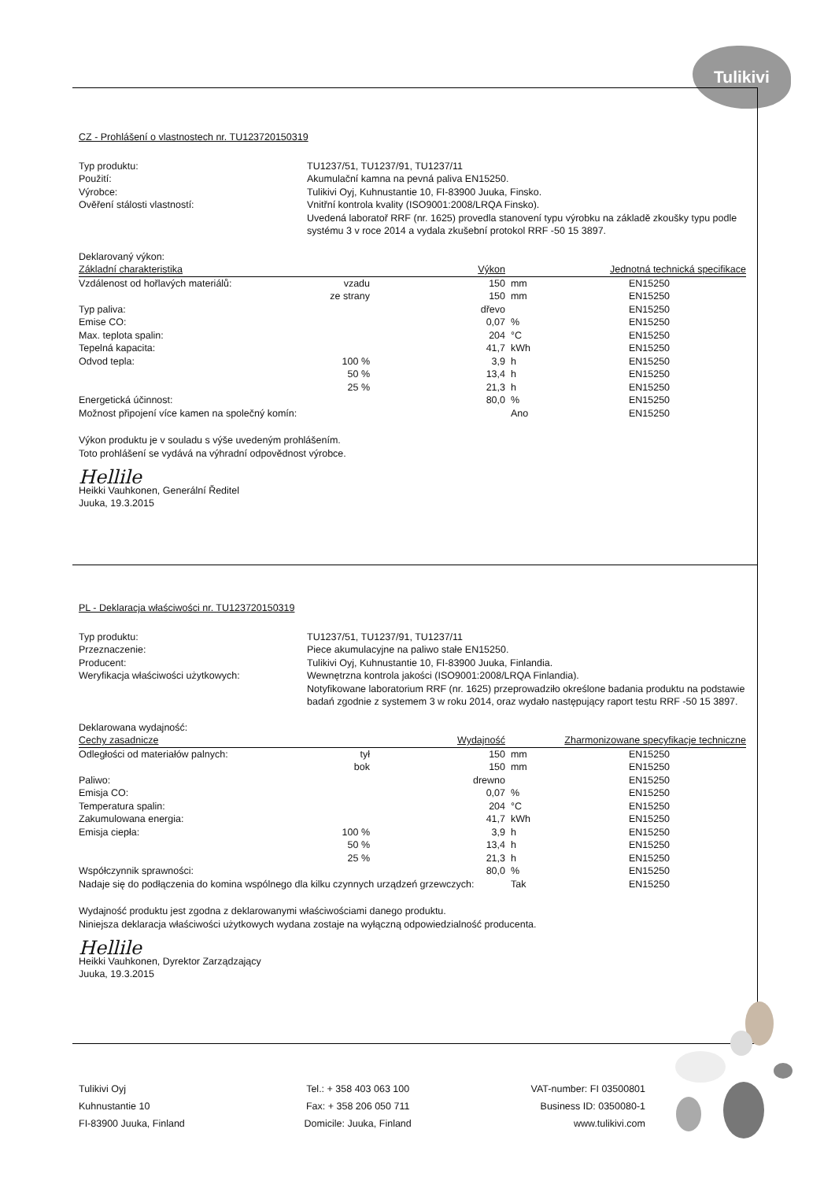Tulikivi
CZ - Prohlášení o vlastnostech nr. TU123720150319
Typ produktu:
TU1237/51, TU1237/91, TU1237/11
Použití:
Akumulační kamna na pevná paliva EN15250.
Výrobce:
Tulikivi Oyj, Kuhnustantie 10, FI-83900 Juuka, Finsko.
Ověření stálosti vlastností:
Vnitřní kontrola kvality (ISO9001:2008/LRQA Finsko).
Uvedená laboratoř RRF (nr. 1625) provedla stanovení typu výrobku na základě zkoušky typu podle systému 3 v roce 2014 a vydala zkušební protokol RRF -50 15 3897.
Deklarovaný výkon:
| Základní charakteristika | | Výkon | | Jednotná technická specifikace |
| --- | --- | --- | --- | --- |
| Vzdálenost od hořlavých materiálů: | vzadu | 150 | mm | EN15250 |
| | ze strany | 150 | mm | EN15250 |
| Typ paliva: | | dřevo | | EN15250 |
| Emise CO: | | 0,07 | % | EN15250 |
| Max. teplota spalin: | | 204 | °C | EN15250 |
| Tepelná kapacita: | | 41,7 | kWh | EN15250 |
| Odvod tepla: | 100 % | 3,9 | h | EN15250 |
| | 50 % | 13,4 | h | EN15250 |
| | 25 % | 21,3 | h | EN15250 |
| Energetická účinnost: | | 80,0 | % | EN15250 |
| Možnost připojení více kamen na společný komín: | | | Ano | EN15250 |
Výkon produktu je v souladu s výše uvedeným prohlášením.
Toto prohlášení se vydává na výhradní odpovědnost výrobce.
Hellile
Heikki Vauhkonen, Generální Ředitel
Juuka, 19.3.2015
PL - Deklaracja właściwości nr. TU123720150319
Typ produktu:
TU1237/51, TU1237/91, TU1237/11
Przeznaczenie:
Piece akumulacyjne na paliwo stałe EN15250.
Producent:
Tulikivi Oyj, Kuhnustantie 10, FI-83900 Juuka, Finlandia.
Weryfikacja właściwości użytkowych:
Wewnętrzna kontrola jakości (ISO9001:2008/LRQA Finlandia).
Notyfikowane laboratorium RRF (nr. 1625) przeprowadziło określone badania produktu na podstawie badań zgodnie z systemem 3 w roku 2014, oraz wydało następujący raport testu RRF -50 15 3897.
Deklarowana wydajność:
| Cechy zasadnicze | | Wydajność | | Zharmonizowane specyfikacje techniczne |
| --- | --- | --- | --- | --- |
| Odległości od materiałów palnych: | tył | 150 | mm | EN15250 |
| | bok | 150 | mm | EN15250 |
| Paliwo: | | drewno | | EN15250 |
| Emisja CO: | | 0,07 | % | EN15250 |
| Temperatura spalin: | | 204 | °C | EN15250 |
| Zakumulowana energia: | | 41,7 | kWh | EN15250 |
| Emisja ciepła: | 100 % | 3,9 | h | EN15250 |
| | 50 % | 13,4 | h | EN15250 |
| | 25 % | 21,3 | h | EN15250 |
| Współczynnik sprawności: | | 80,0 | % | EN15250 |
| Nadaje się do podłączenia do komina wspólnego dla kilku czynnych urządzeń grzewczych: | | | Tak | EN15250 |
Wydajność produktu jest zgodna z deklarowanymi właściwościami danego produktu.
Niniejsza deklaracja właściwości użytkowych wydana zostaje na wyłączną odpowiedzialność producenta.
Hellile
Heikki Vauhkonen, Dyrektor Zarządzający
Juuka, 19.3.2015
Tulikivi Oyj
Kuhnustantie 10
FI-83900 Juuka, Finland
Tel.: + 358 403 063 100
Fax: + 358 206 050 711
Domicile: Juuka, Finland
VAT-number: FI 03500801
Business ID: 0350080-1
www.tulikivi.com